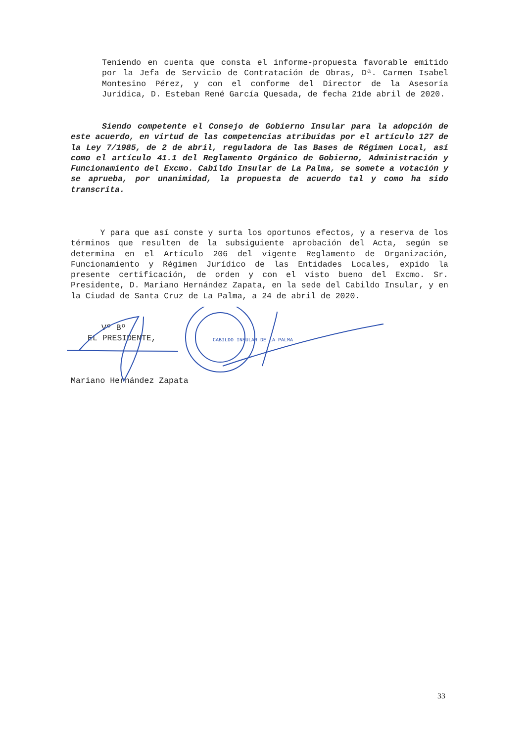Teniendo en cuenta que consta el informe-propuesta favorable emitido por la Jefa de Servicio de Contratación de Obras, Dª. Carmen Isabel Montesino Pérez, y con el conforme del Director de la Asesoría Jurídica, D. Esteban René García Quesada, de fecha 21de abril de 2020.
Siendo competente el Consejo de Gobierno Insular para la adopción de este acuerdo, en virtud de las competencias atribuidas por el artículo 127 de la Ley 7/1985, de 2 de abril, reguladora de las Bases de Régimen Local, así como el artículo 41.1 del Reglamento Orgánico de Gobierno, Administración y Funcionamiento del Excmo. Cabildo Insular de La Palma, se somete a votación y se aprueba, por unanimidad, la propuesta de acuerdo tal y como ha sido transcrita.
Y para que así conste y surta los oportunos efectos, y a reserva de los términos que resulten de la subsiguiente aprobación del Acta, según se determina en el Artículo 206 del vigente Reglamento de Organización, Funcionamiento y Régimen Jurídico de las Entidades Locales, expido la presente certificación, de orden y con el visto bueno del Excmo. Sr. Presidente, D. Mariano Hernández Zapata, en la sede del Cabildo Insular, y en la Ciudad de Santa Cruz de La Palma, a 24 de abril de 2020.
Vº Bº
EL PRESIDENTE,
Mariano Hernández Zapata
CABILDO INSULAR DE LA PALMA
33